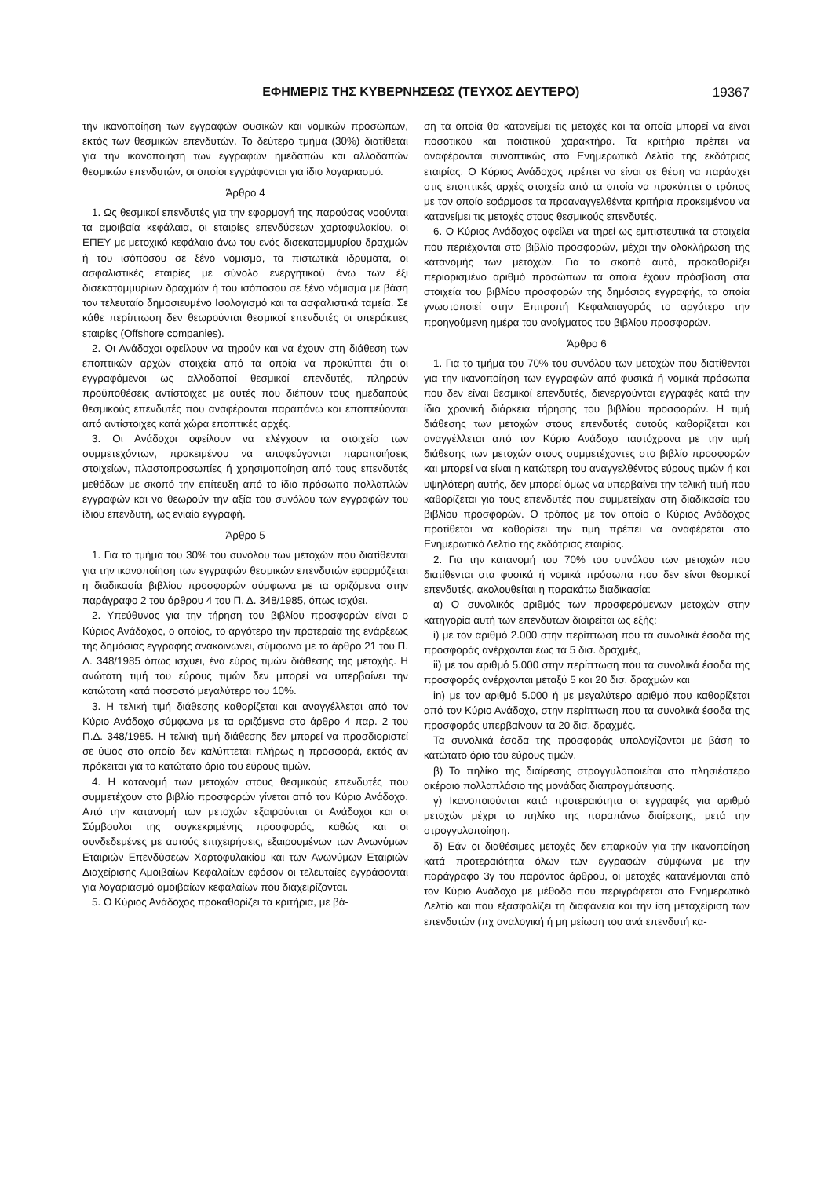ΕΦΗΜΕΡΙΣ ΤΗΣ ΚΥΒΕΡΝΗΣΕΩΣ (ΤΕΥΧΟΣ ΔΕΥΤΕΡΟ) 19367
την ικανοποίηση των εγγραφών φυσικών και νομικών προσώπων, εκτός των θεσμικών επενδυτών. Το δεύτερο τμήμα (30%) διατίθεται για την ικανοποίηση των εγγραφών ημεδαπών και αλλοδαπών θεσμικών επενδυτών, οι οποίοι εγγράφονται για ίδιο λογαριασμό.
Άρθρο 4
1. Ως θεσμικοί επενδυτές για την εφαρμογή της παρούσας νοούνται τα αμοιβαία κεφάλαια, οι εταιρίες επενδύσεων χαρτοφυλακίου, οι ΕΠΕΥ με μετοχικό κεφάλαιο άνω του ενός δισεκατομμυρίου δραχμών ή του ισόποσου σε ξένο νόμισμα, τα πιστωτικά ιδρύματα, οι ασφαλιστικές εταιρίες με σύνολο ενεργητικού άνω των έξι δισεκατομμυρίων δραχμών ή του ισόποσου σε ξένο νόμισμα με βάση τον τελευταίο δημοσιευμένο Ισολογισμό και τα ασφαλιστικά ταμεία. Σε κάθε περίπτωση δεν θεωρούνται θεσμικοί επενδυτές οι υπεράκτιες εταιρίες (Offshore companies).
2. Οι Ανάδοχοι οφείλουν να τηρούν και να έχουν στη διάθεση των εποπτικών αρχών στοιχεία από τα οποία να προκύπτει ότι οι εγγραφόμενοι ως αλλοδαποί θεσμικοί επενδυτές, πληρούν προϋποθέσεις αντίστοιχες με αυτές που διέπουν τους ημεδαπούς θεσμικούς επενδυτές που αναφέρονται παραπάνω και εποπτεύονται από αντίστοιχες κατά χώρα εποπτικές αρχές.
3. Οι Ανάδοχοι οφείλουν να ελέγχουν τα στοιχεία των συμμετεχόντων, προκειμένου να αποφεύγονται παραποιήσεις στοιχείων, πλαστοπροσωπίες ή χρησιμοποίηση από τους επενδυτές μεθόδων με σκοπό την επίτευξη από το ίδιο πρόσωπο πολλαπλών εγγραφών και να θεωρούν την αξία του συνόλου των εγγραφών του ίδιου επενδυτή, ως ενιαία εγγραφή.
Άρθρο 5
1. Για το τμήμα του 30% του συνόλου των μετοχών που διατίθενται για την ικανοποίηση των εγγραφών θεσμικών επενδυτών εφαρμόζεται η διαδικασία βιβλίου προσφορών σύμφωνα με τα οριζόμενα στην παράγραφο 2 του άρθρου 4 του Π. Δ. 348/1985, όπως ισχύει.
2. Υπεύθυνος για την τήρηση του βιβλίου προσφορών είναι ο Κύριος Ανάδοχος, ο οποίος, το αργότερο την προτεραία της ενάρξεως της δημόσιας εγγραφής ανακοινώνει, σύμφωνα με το άρθρο 21 του Π. Δ. 348/1985 όπως ισχύει, ένα εύρος τιμών διάθεσης της μετοχής. Η ανώτατη τιμή του εύρους τιμών δεν μπορεί να υπερβαίνει την κατώτατη κατά ποσοστό μεγαλύτερο του 10%.
3. Η τελική τιμή διάθεσης καθορίζεται και αναγγέλλεται από τον Κύριο Ανάδοχο σύμφωνα με τα οριζόμενα στο άρθρο 4 παρ. 2 του Π.Δ. 348/1985. Η τελική τιμή διάθεσης δεν μπορεί να προσδιοριστεί σε ύψος στο οποίο δεν καλύπτεται πλήρως η προσφορά, εκτός αν πρόκειται για το κατώτατο όριο του εύρους τιμών.
4. Η κατανομή των μετοχών στους θεσμικούς επενδυτές που συμμετέχουν στο βιβλίο προσφορών γίνεται από τον Κύριο Ανάδοχο. Από την κατανομή των μετοχών εξαιρούνται οι Ανάδοχοι και οι Σύμβουλοι της συγκεκριμένης προσφοράς, καθώς και οι συνδεδεμένες με αυτούς επιχειρήσεις, εξαιρουμένων των Ανωνύμων Εταιριών Επενδύσεων Χαρτοφυλακίου και των Ανωνύμων Εταιριών Διαχείρισης Αμοιβαίων Κεφαλαίων εφόσον οι τελευταίες εγγράφονται για λογαριασμό αμοιβαίων κεφαλαίων που διαχειρίζονται.
5. Ο Κύριος Ανάδοχος προκαθορίζει τα κριτήρια, με βά-
ση τα οποία θα κατανείμει τις μετοχές και τα οποία μπορεί να είναι ποσοτικού και ποιοτικού χαρακτήρα. Τα κριτήρια πρέπει να αναφέρονται συνοπτικώς στο Ενημερωτικό Δελτίο της εκδότριας εταιρίας. Ο Κύριος Ανάδοχος πρέπει να είναι σε θέση να παράσχει στις εποπτικές αρχές στοιχεία από τα οποία να προκύπτει ο τρόπος με τον οποίο εφάρμοσε τα προαναγγελθέντα κριτήρια προκειμένου να κατανείμει τις μετοχές στους θεσμικούς επενδυτές.
6. Ο Κύριος Ανάδοχος οφείλει να τηρεί ως εμπιστευτικά τα στοιχεία που περιέχονται στο βιβλίο προσφορών, μέχρι την ολοκλήρωση της κατανομής των μετοχών. Για το σκοπό αυτό, προκαθορίζει περιορισμένο αριθμό προσώπων τα οποία έχουν πρόσβαση στα στοιχεία του βιβλίου προσφορών της δημόσιας εγγραφής, τα οποία γνωστοποιεί στην Επιτροπή Κεφαλαιαγοράς το αργότερο την προηγούμενη ημέρα του ανοίγματος του βιβλίου προσφορών.
Άρθρο 6
1. Για το τμήμα του 70% του συνόλου των μετοχών που διατίθενται για την ικανοποίηση των εγγραφών από φυσικά ή νομικά πρόσωπα που δεν είναι θεσμικοί επενδυτές, διενεργούνται εγγραφές κατά την ίδια χρονική διάρκεια τήρησης του βιβλίου προσφορών. Η τιμή διάθεσης των μετοχών στους επενδυτές αυτούς καθορίζεται και αναγγέλλεται από τον Κύριο Ανάδοχο ταυτόχρονα με την τιμή διάθεσης των μετοχών στους συμμετέχοντες στο βιβλίο προσφορών και μπορεί να είναι η κατώτερη του αναγγελθέντος εύρους τιμών ή και υψηλότερη αυτής, δεν μπορεί όμως να υπερβαίνει την τελική τιμή που καθορίζεται για τους επενδυτές που συμμετείχαν στη διαδικασία του βιβλίου προσφορών. Ο τρόπος με τον οποίο ο Κύριος Ανάδοχος προτίθεται να καθορίσει την τιμή πρέπει να αναφέρεται στο Ενημερωτικό Δελτίο της εκδότριας εταιρίας.
2. Για την κατανομή του 70% του συνόλου των μετοχών που διατίθενται στα φυσικά ή νομικά πρόσωπα που δεν είναι θεσμικοί επενδυτές, ακολουθείται η παρακάτω διαδικασία:
α) Ο συνολικός αριθμός των προσφερόμενων μετοχών στην κατηγορία αυτή των επενδυτών διαιρείται ως εξής:
i) με τον αριθμό 2.000 στην περίπτωση που τα συνολικά έσοδα της προσφοράς ανέρχονται έως τα 5 δισ. δραχμές,
ii) με τον αριθμό 5.000 στην περίπτωση που τα συνολικά έσοδα της προσφοράς ανέρχονται μεταξύ 5 και 20 δισ. δραχμών και
in) με τον αριθμό 5.000 ή με μεγαλύτερο αριθμό που καθορίζεται από τον Κύριο Ανάδοχο, στην περίπτωση που τα συνολικά έσοδα της προσφοράς υπερβαίνουν τα 20 δισ. δραχμές.
Τα συνολικά έσοδα της προσφοράς υπολογίζονται με βάση το κατώτατο όριο του εύρους τιμών.
β) Το πηλίκο της διαίρεσης στρογγυλοποιείται στο πλησιέστερο ακέραιο πολλαπλάσιο της μονάδας διαπραγμάτευσης.
γ) Ικανοποιούνται κατά προτεραιότητα οι εγγραφές για αριθμό μετοχών μέχρι το πηλίκο της παραπάνω διαίρεσης, μετά την στρογγυλοποίηση.
δ) Εάν οι διαθέσιμες μετοχές δεν επαρκούν για την ικανοποίηση κατά προτεραιότητα όλων των εγγραφών σύμφωνα με την παράγραφο 3γ του παρόντος άρθρου, οι μετοχές κατανέμονται από τον Κύριο Ανάδοχο με μέθοδο που περιγράφεται στο Ενημερωτικό Δελτίο και που εξασφαλίζει τη διαφάνεια και την ίση μεταχείριση των επενδυτών (πχ αναλογική ή μη μείωση του ανά επενδυτή κα-